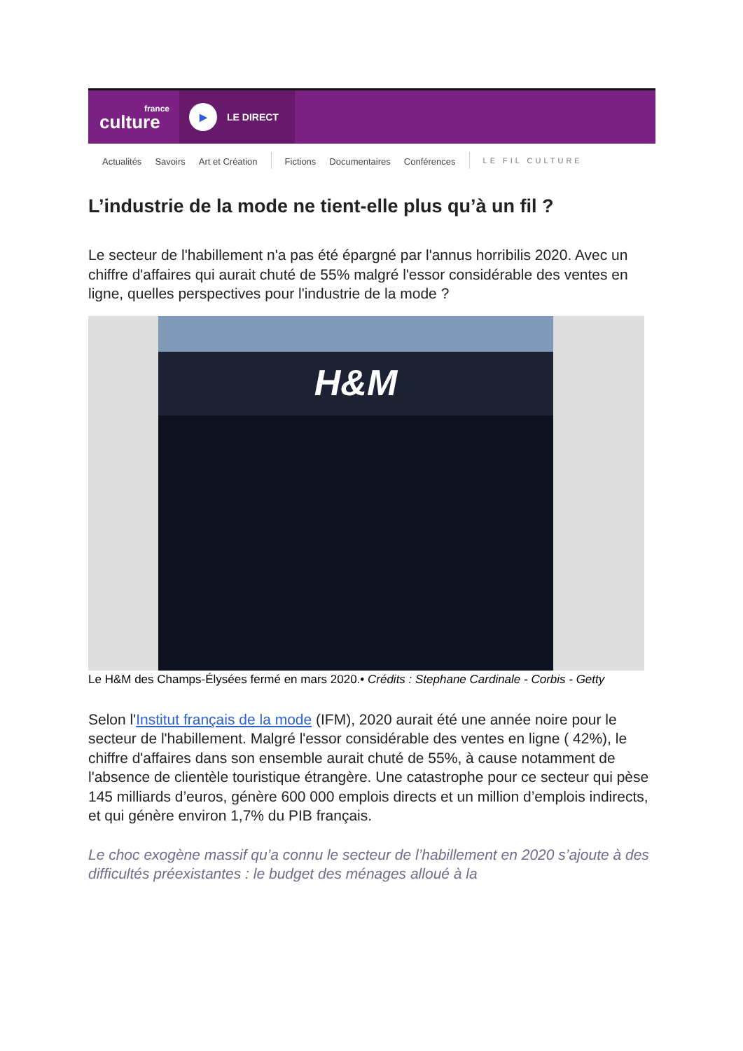france
culture
▶
LE DIRECT
Actualités Savoirs Art et Création Fictions Documentaires Conférences LE FIL CULTURE
L’industrie de la mode ne tient-elle plus qu’à un fil ?
Le secteur de l'habillement n'a pas été épargné par l'annus horribilis 2020. Avec un chiffre d'affaires qui aurait chuté de 55% malgré l'essor considérable des ventes en ligne, quelles perspectives pour l'industrie de la mode ?
H&M
Le H&M des Champs-Élysées fermé en mars 2020.• Crédits : Stephane Cardinale - Corbis - Getty
Selon l'Institut français de la mode (IFM), 2020 aurait été une année noire pour le secteur de l'habillement. Malgré l'essor considérable des ventes en ligne ( 42%), le chiffre d'affaires dans son ensemble aurait chuté de 55%, à cause notamment de l'absence de clientèle touristique étrangère. Une catastrophe pour ce secteur qui pèse 145 milliards d’euros, génère 600 000 emplois directs et un million d’emplois indirects, et qui génère environ 1,7% du PIB français.
Le choc exogène massif qu’a connu le secteur de l’habillement en 2020 s’ajoute à des difficultés préexistantes : le budget des ménages alloué à la